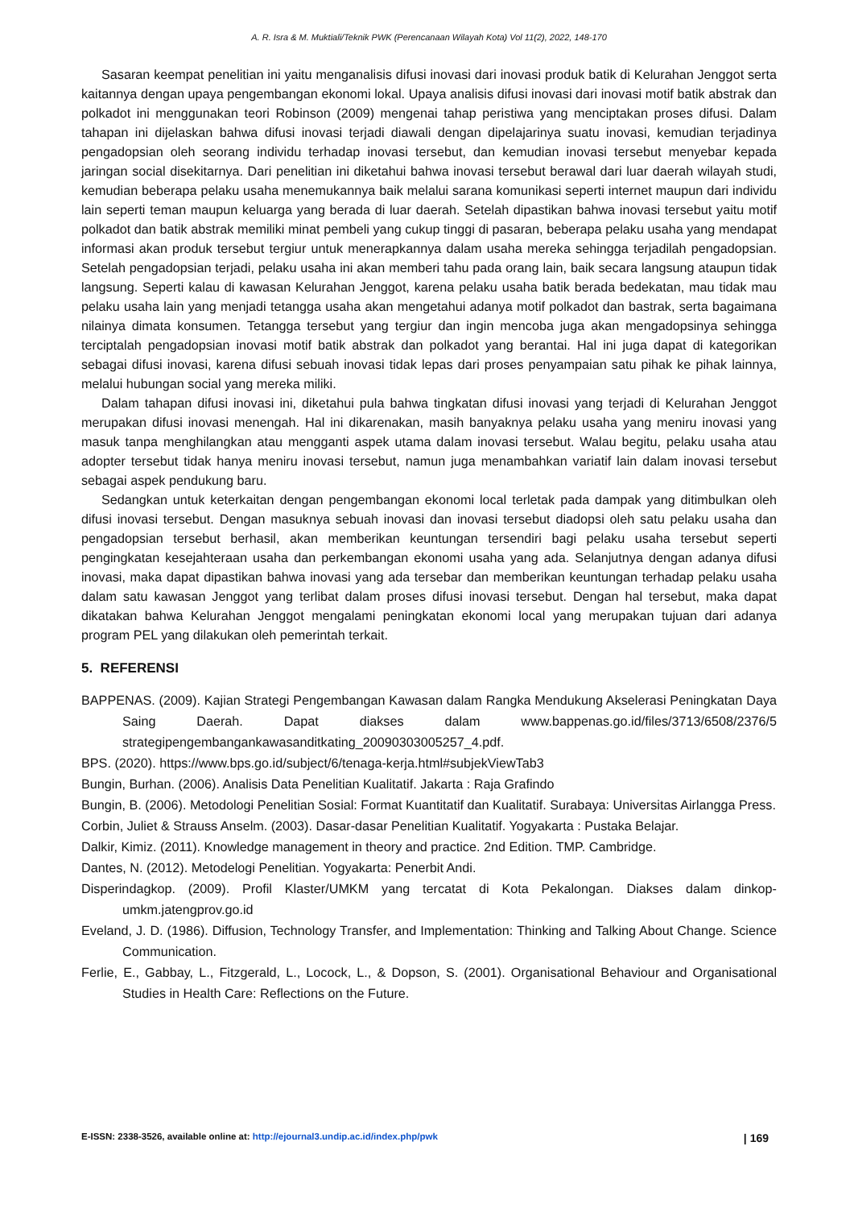A. R. Isra & M. Muktiali/Teknik PWK (Perencanaan Wilayah Kota) Vol 11(2), 2022, 148-170
Sasaran keempat penelitian ini yaitu menganalisis difusi inovasi dari inovasi produk batik di Kelurahan Jenggot serta kaitannya dengan upaya pengembangan ekonomi lokal. Upaya analisis difusi inovasi dari inovasi motif batik abstrak dan polkadot ini menggunakan teori Robinson (2009) mengenai tahap peristiwa yang menciptakan proses difusi. Dalam tahapan ini dijelaskan bahwa difusi inovasi terjadi diawali dengan dipelajarinya suatu inovasi, kemudian terjadinya pengadopsian oleh seorang individu terhadap inovasi tersebut, dan kemudian inovasi tersebut menyebar kepada jaringan social disekitarnya. Dari penelitian ini diketahui bahwa inovasi tersebut berawal dari luar daerah wilayah studi, kemudian beberapa pelaku usaha menemukannya baik melalui sarana komunikasi seperti internet maupun dari individu lain seperti teman maupun keluarga yang berada di luar daerah. Setelah dipastikan bahwa inovasi tersebut yaitu motif polkadot dan batik abstrak memiliki minat pembeli yang cukup tinggi di pasaran, beberapa pelaku usaha yang mendapat informasi akan produk tersebut tergiur untuk menerapkannya dalam usaha mereka sehingga terjadilah pengadopsian. Setelah pengadopsian terjadi, pelaku usaha ini akan memberi tahu pada orang lain, baik secara langsung ataupun tidak langsung. Seperti kalau di kawasan Kelurahan Jenggot, karena pelaku usaha batik berada bedekatan, mau tidak mau pelaku usaha lain yang menjadi tetangga usaha akan mengetahui adanya motif polkadot dan bastrak, serta bagaimana nilainya dimata konsumen. Tetangga tersebut yang tergiur dan ingin mencoba juga akan mengadopsinya sehingga terciptalah pengadopsian inovasi motif batik abstrak dan polkadot yang berantai. Hal ini juga dapat di kategorikan sebagai difusi inovasi, karena difusi sebuah inovasi tidak lepas dari proses penyampaian satu pihak ke pihak lainnya, melalui hubungan social yang mereka miliki.
Dalam tahapan difusi inovasi ini, diketahui pula bahwa tingkatan difusi inovasi yang terjadi di Kelurahan Jenggot merupakan difusi inovasi menengah. Hal ini dikarenakan, masih banyaknya pelaku usaha yang meniru inovasi yang masuk tanpa menghilangkan atau mengganti aspek utama dalam inovasi tersebut. Walau begitu, pelaku usaha atau adopter tersebut tidak hanya meniru inovasi tersebut, namun juga menambahkan variatif lain dalam inovasi tersebut sebagai aspek pendukung baru.
Sedangkan untuk keterkaitan dengan pengembangan ekonomi local terletak pada dampak yang ditimbulkan oleh difusi inovasi tersebut. Dengan masuknya sebuah inovasi dan inovasi tersebut diadopsi oleh satu pelaku usaha dan pengadopsian tersebut berhasil, akan memberikan keuntungan tersendiri bagi pelaku usaha tersebut seperti pengingkatan kesejahteraan usaha dan perkembangan ekonomi usaha yang ada. Selanjutnya dengan adanya difusi inovasi, maka dapat dipastikan bahwa inovasi yang ada tersebar dan memberikan keuntungan terhadap pelaku usaha dalam satu kawasan Jenggot yang terlibat dalam proses difusi inovasi tersebut. Dengan hal tersebut, maka dapat dikatakan bahwa Kelurahan Jenggot mengalami peningkatan ekonomi local yang merupakan tujuan dari adanya program PEL yang dilakukan oleh pemerintah terkait.
5. REFERENSI
BAPPENAS. (2009). Kajian Strategi Pengembangan Kawasan dalam Rangka Mendukung Akselerasi Peningkatan Daya Saing Daerah. Dapat diakses dalam www.bappenas.go.id/files/3713/6508/2376/5 strategipengembangankawasanditkating_20090303005257_4.pdf.
BPS. (2020). https://www.bps.go.id/subject/6/tenaga-kerja.html#subjekViewTab3
Bungin, Burhan. (2006). Analisis Data Penelitian Kualitatif. Jakarta : Raja Grafindo
Bungin, B. (2006). Metodologi Penelitian Sosial: Format Kuantitatif dan Kualitatif. Surabaya: Universitas Airlangga Press.
Corbin, Juliet & Strauss Anselm. (2003). Dasar-dasar Penelitian Kualitatif. Yogyakarta : Pustaka Belajar.
Dalkir, Kimiz. (2011). Knowledge management in theory and practice. 2nd Edition. TMP. Cambridge.
Dantes, N. (2012). Metodelogi Penelitian. Yogyakarta: Penerbit Andi.
Disperindagkop. (2009). Profil Klaster/UMKM yang tercatat di Kota Pekalongan. Diakses dalam dinkop-umkm.jatengprov.go.id
Eveland, J. D. (1986). Diffusion, Technology Transfer, and Implementation: Thinking and Talking About Change. Science Communication.
Ferlie, E., Gabbay, L., Fitzgerald, L., Locock, L., & Dopson, S. (2001). Organisational Behaviour and Organisational Studies in Health Care: Reflections on the Future.
E-ISSN: 2338-3526, available online at: http://ejournal3.undip.ac.id/index.php/pwk | 169